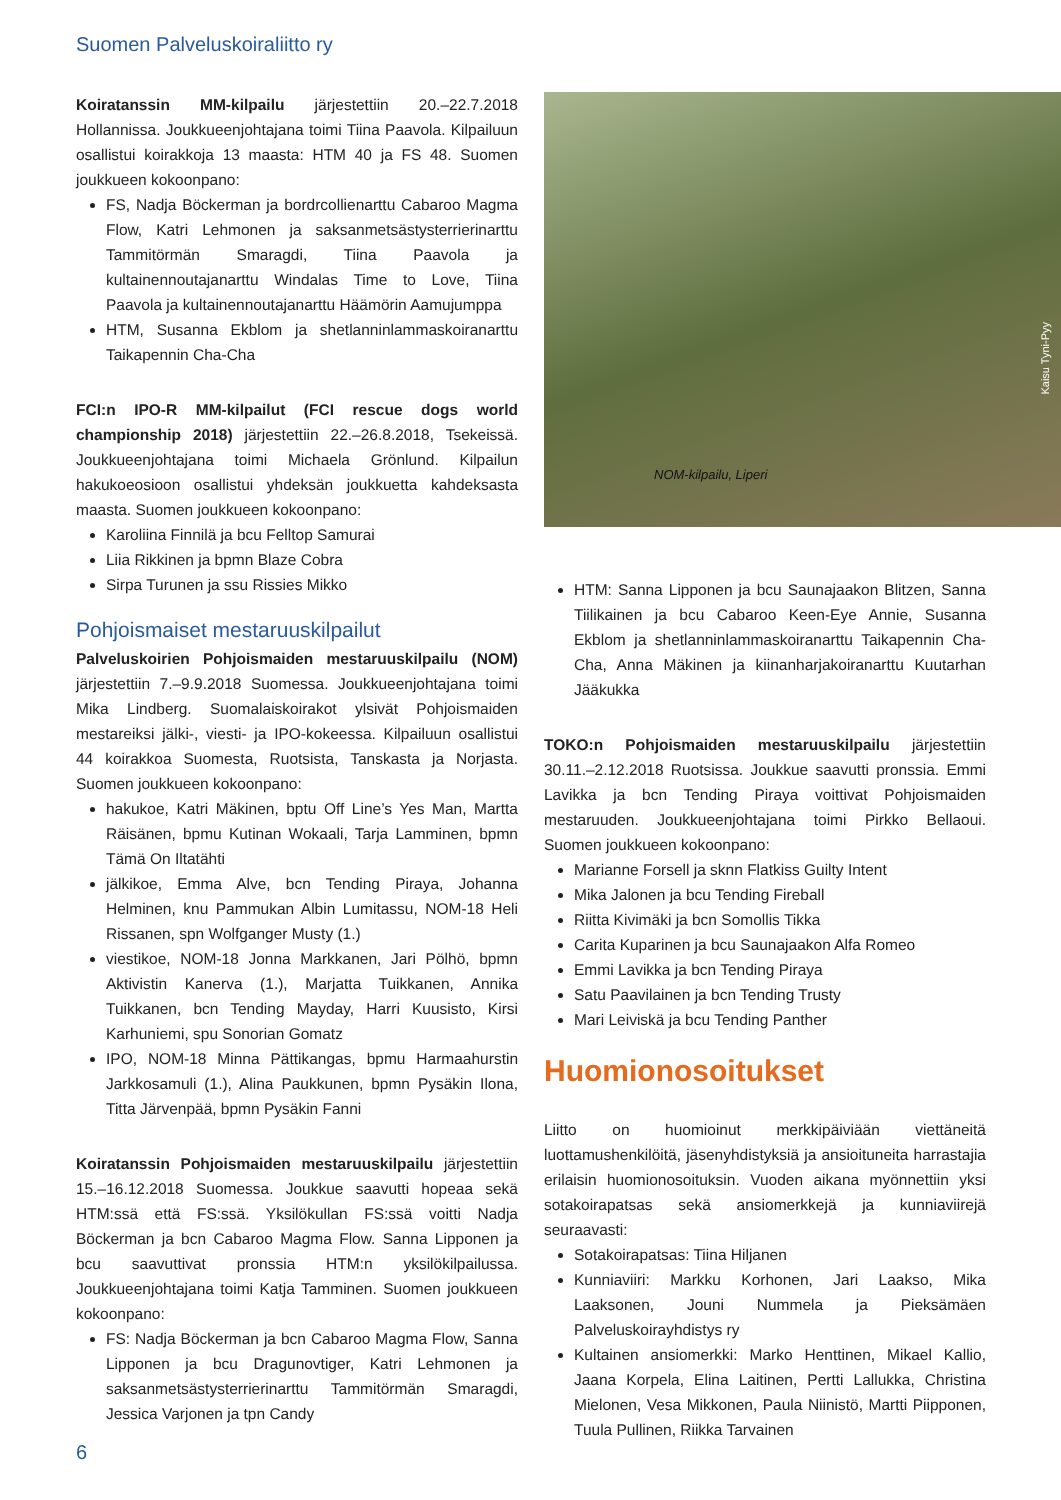Suomen Palveluskoiraliitto ry
Koiratanssin MM-kilpailu järjestettiin 20.–22.7.2018 Hollannissa. Joukkueenjohtajana toimi Tiina Paavola. Kilpailuun osallistui koirakkoja 13 maasta: HTM 40 ja FS 48. Suomen joukkueen kokoonpano:
FS, Nadja Böckerman ja bordrcollienarttu Cabaroo Magma Flow, Katri Lehmonen ja saksanmetsästysterrierinarttu Tammitörmän Smaragdi, Tiina Paavola ja kultainennoutajanarttu Windalas Time to Love, Tiina Paavola ja kultainennoutajanarttu Häämörin Aamujumppa
HTM, Susanna Ekblom ja shetlanninlammaskoiranarttu Taikapennin Cha-Cha
FCI:n IPO-R MM-kilpailut (FCI rescue dogs world championship 2018) järjestettiin 22.–26.8.2018, Tsekeissä. Joukkueenjohtajana toimi Michaela Grönlund. Kilpailun hakukoeosioon osallistui yhdeksän joukkuetta kahdeksasta maasta. Suomen joukkueen kokoonpano:
Karoliina Finnilä ja bcu Felltop Samurai
Liia Rikkinen ja bpmn Blaze Cobra
Sirpa Turunen ja ssu Rissies Mikko
Pohjoismaiset mestaruuskilpailut
Palveluskoirien Pohjoismaiden mestaruuskilpailu (NOM) järjestettiin 7.–9.9.2018 Suomessa. Joukkueenjohtajana toimi Mika Lindberg. Suomalaiskoirakot ylsivät Pohjoismaiden mestareiksi jälki-, viesti- ja IPO-kokeessa. Kilpailuun osallistui 44 koirakkoa Suomesta, Ruotsista, Tanskasta ja Norjasta. Suomen joukkueen kokoonpano:
hakukoe, Katri Mäkinen, bptu Off Line’s Yes Man, Martta Räisänen, bpmu Kutinan Wokaali, Tarja Lamminen, bpmn Tämä On Iltatähti
jälkikoe, Emma Alve, bcn Tending Piraya, Johanna Helminen, knu Pammukan Albin Lumitassu, NOM-18 Heli Rissanen, spn Wolfganger Musty (1.)
viestikoe, NOM-18 Jonna Markkanen, Jari Pölhö, bpmn Aktivistin Kanerva (1.), Marjatta Tuikkanen, Annika Tuikkanen, bcn Tending Mayday, Harri Kuusisto, Kirsi Karhuniemi, spu Sonorian Gomatz
IPO, NOM-18 Minna Pättikangas, bpmu Harmaahurstin Jarkkosamuli (1.), Alina Paukkunen, bpmn Pysäkin Ilona, Titta Järvenpää, bpmn Pysäkin Fanni
Koiratanssin Pohjoismaiden mestaruuskilpailu järjestettiin 15.–16.12.2018 Suomessa. Joukkue saavutti hopeaa sekä HTM:ssä että FS:ssä. Yksilökullan FS:ssä voitti Nadja Böckerman ja bcn Cabaroo Magma Flow. Sanna Lipponen ja bcu saavuttivat pronssia HTM:n yksilökilpailussa. Joukkueenjohtajana toimi Katja Tamminen. Suomen joukkueen kokoonpano:
FS: Nadja Böckerman ja bcn Cabaroo Magma Flow, Sanna Lipponen ja bcu Dragunovtiger, Katri Lehmonen ja saksanmetsästysterrierinarttu Tammitörmän Smaragdi, Jessica Varjonen ja tpn Candy
NOM-kilpailu, Liperi
Kaisu Tyni-Pyy
HTM: Sanna Lipponen ja bcu Saunajaakon Blitzen, Sanna Tiilikainen ja bcu Cabaroo Keen-Eye Annie, Susanna Ekblom ja shetlanninlammaskoiranarttu Taikapennin Cha-Cha, Anna Mäkinen ja kiinanharjakoiranarttu Kuutarhan Jääkukka
TOKO:n Pohjoismaiden mestaruuskilpailu järjestettiin 30.11.–2.12.2018 Ruotsissa. Joukkue saavutti pronssia. Emmi Lavikka ja bcn Tending Piraya voittivat Pohjoismaiden mestaruuden. Joukkueenjohtajana toimi Pirkko Bellaoui. Suomen joukkueen kokoonpano:
Marianne Forsell ja sknn Flatkiss Guilty Intent
Mika Jalonen ja bcu Tending Fireball
Riitta Kivimäki ja bcn Somollis Tikka
Carita Kuparinen ja bcu Saunajaakon Alfa Romeo
Emmi Lavikka ja bcn Tending Piraya
Satu Paavilainen ja bcn Tending Trusty
Mari Leiviskä ja bcu Tending Panther
Huomionosoitukset
Liitto on huomioinut merkkipäiviään viettäneitä luottamushenkilöitä, jäsenyhdistyksiä ja ansioituneita harrastajia erilaisin huomionosoituksin. Vuoden aikana myönnettiin yksi sotakoirapatsas sekä ansiomerkkejä ja kunniaviirejä seuraavasti:
Sotakoirapatsas: Tiina Hiljanen
Kunniaviiri: Markku Korhonen, Jari Laakso, Mika Laaksonen, Jouni Nummela ja Pieksämäen Palveluskoirayhdistys ry
Kultainen ansiomerkki: Marko Henttinen, Mikael Kallio, Jaana Korpela, Elina Laitinen, Pertti Lallukka, Christina Mielonen, Vesa Mikkonen, Paula Niinistö, Martti Piipponen, Tuula Pullinen, Riikka Tarvainen
6